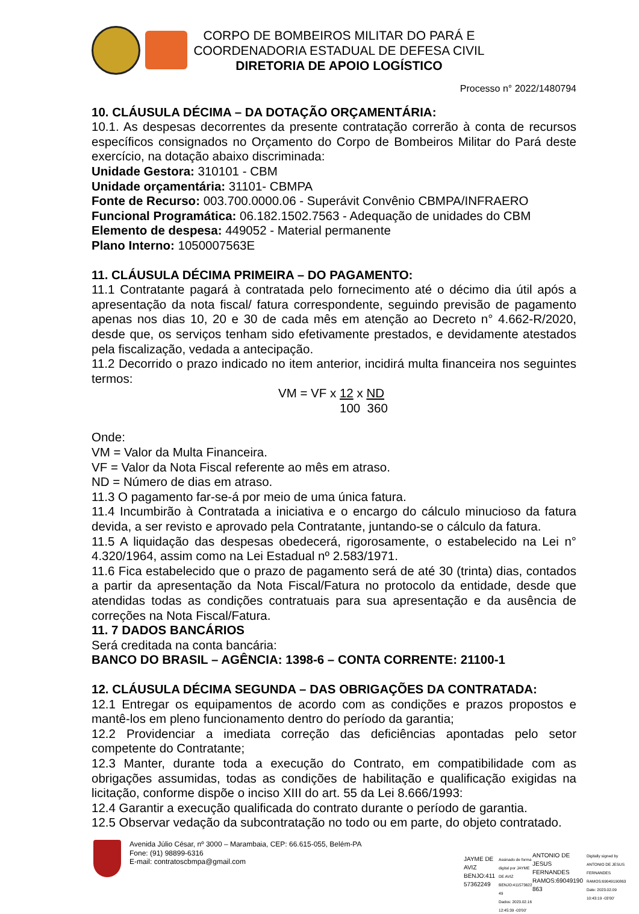CORPO DE BOMBEIROS MILITAR DO PARÁ E
COORDENADORIA ESTADUAL DE DEFESA CIVIL
DIRETORIA DE APOIO LOGÍSTICO
Processo n° 2022/1480794
10. CLÁUSULA DÉCIMA – DA DOTAÇÃO ORÇAMENTÁRIA:
10.1. As despesas decorrentes da presente contratação correrão à conta de recursos específicos consignados no Orçamento do Corpo de Bombeiros Militar do Pará deste exercício, na dotação abaixo discriminada:
Unidade Gestora: 310101 - CBM
Unidade orçamentária: 31101- CBMPA
Fonte de Recurso: 003.700.0000.06 - Superávit Convênio CBMPA/INFRAERO
Funcional Programática: 06.182.1502.7563 - Adequação de unidades do CBM
Elemento de despesa: 449052 - Material permanente
Plano Interno: 1050007563E
11. CLÁUSULA DÉCIMA PRIMEIRA – DO PAGAMENTO:
11.1 Contratante pagará à contratada pelo fornecimento até o décimo dia útil após a apresentação da nota fiscal/ fatura correspondente, seguindo previsão de pagamento apenas nos dias 10, 20 e 30 de cada mês em atenção ao Decreto n° 4.662-R/2020, desde que, os serviços tenham sido efetivamente prestados, e devidamente atestados pela fiscalização, vedada a antecipação.
11.2 Decorrido o prazo indicado no item anterior, incidirá multa financeira nos seguintes termos:
VM = VF x 12 x ND
100 360
Onde:
VM = Valor da Multa Financeira.
VF = Valor da Nota Fiscal referente ao mês em atraso.
ND = Número de dias em atraso.
11.3 O pagamento far-se-á por meio de uma única fatura.
11.4 Incumbirão à Contratada a iniciativa e o encargo do cálculo minucioso da fatura devida, a ser revisto e aprovado pela Contratante, juntando-se o cálculo da fatura.
11.5 A liquidação das despesas obedecerá, rigorosamente, o estabelecido na Lei n° 4.320/1964, assim como na Lei Estadual nº 2.583/1971.
11.6 Fica estabelecido que o prazo de pagamento será de até 30 (trinta) dias, contados a partir da apresentação da Nota Fiscal/Fatura no protocolo da entidade, desde que atendidas todas as condições contratuais para sua apresentação e da ausência de correções na Nota Fiscal/Fatura.
11. 7 DADOS BANCÁRIOS
Será creditada na conta bancária:
BANCO DO BRASIL – AGÊNCIA: 1398-6 – CONTA CORRENTE: 21100-1
12. CLÁUSULA DÉCIMA SEGUNDA – DAS OBRIGAÇÕES DA CONTRATADA:
12.1 Entregar os equipamentos de acordo com as condições e prazos propostos e mantê-los em pleno funcionamento dentro do período da garantia;
12.2 Providenciar a imediata correção das deficiências apontadas pelo setor competente do Contratante;
12.3 Manter, durante toda a execução do Contrato, em compatibilidade com as obrigações assumidas, todas as condições de habilitação e qualificação exigidas na licitação, conforme dispõe o inciso XIII do art. 55 da Lei 8.666/1993:
12.4 Garantir a execução qualificada do contrato durante o período de garantia.
12.5 Observar vedação da subcontratação no todo ou em parte, do objeto contratado.
Avenida Júlio César, nº 3000 – Marambaia, CEP: 66.615-055, Belém-PA
Fone: (91) 98899-6316
E-mail: contratoscbmpa@gmail.com
JAYME DE
AVIZ
BENJO:411
57362249
Assinado de forma
digital por JAYME
DE AVIZ
BENJO:411573622
49
Dados: 2023.02.16
12:45:39 -03'00'
ANTONIO DE
JESUS
FERNANDES
RAMOS:69049190
863
Digitally signed by
ANTONIO DE JESUS
FERNANDES
RAMOS:69049190863
Date: 2023.02.09
10:43:19 -03'00'